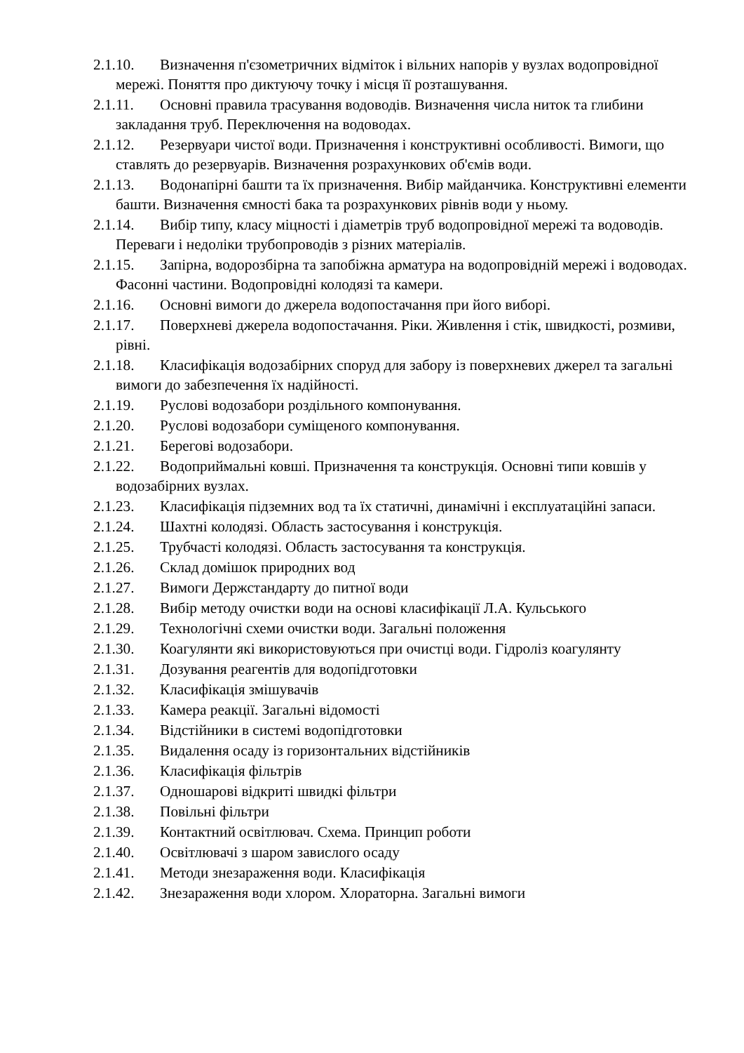2.1.10. Визначення п'єзометричних відміток і вільних напорів у вузлах водопровідної мережі. Поняття про диктуючу точку і місця її розташування.
2.1.11. Основні правила трасування водоводів. Визначення числа ниток та глибини закладання труб. Переключення на водоводах.
2.1.12. Резервуари чистої води. Призначення і конструктивні особливості. Вимоги, що ставлять до резервуарів. Визначення розрахункових об'ємів води.
2.1.13. Водонапірні башти та їх призначення. Вибір майданчика. Конструктивні елементи башти. Визначення ємності бака та розрахункових рівнів води у ньому.
2.1.14. Вибір типу, класу міцності і діаметрів труб водопровідної мережі та водоводів. Переваги і недоліки трубопроводів з різних матеріалів.
2.1.15. Запірна, водорозбірна та запобіжна арматура на водопровідній мережі і водоводах. Фасонні частини. Водопровідні колодязі та камери.
2.1.16. Основні вимоги до джерела водопостачання при його виборі.
2.1.17. Поверхневі джерела водопостачання. Ріки. Живлення і стік, швидкості, розмиви, рівні.
2.1.18. Класифікація водозабірних споруд для забору із поверхневих джерел та загальні вимоги до забезпечення їх надійності.
2.1.19. Руслові водозабори роздільного компонування.
2.1.20. Руслові водозабори суміщеного компонування.
2.1.21. Берегові водозабори.
2.1.22. Водоприймальні ковші. Призначення та конструкція. Основні типи ковшів у водозабірних вузлах.
2.1.23. Класифікація підземних вод та їх статичні, динамічні і експлуатаційні запаси.
2.1.24. Шахтні колодязі. Область застосування і конструкція.
2.1.25. Трубчасті колодязі. Область застосування та конструкція.
2.1.26. Склад домішок природних вод
2.1.27. Вимоги Держстандарту до питної води
2.1.28. Вибір методу очистки води на основі класифікації Л.А. Кульського
2.1.29. Технологічні схеми очистки води. Загальні положення
2.1.30. Коагулянти які використовуються при очистці води. Гідроліз коагулянту
2.1.31. Дозування реагентів для водопідготовки
2.1.32. Класифікація змішувачів
2.1.33. Камера реакції. Загальні відомості
2.1.34. Відстійники в системі водопідготовки
2.1.35. Видалення осаду із горизонтальних відстійників
2.1.36. Класифікація фільтрів
2.1.37. Одношарові відкриті швидкі фільтри
2.1.38. Повільні фільтри
2.1.39. Контактний освітлювач. Схема. Принцип роботи
2.1.40. Освітлювачі з шаром завислого осаду
2.1.41. Методи знезараження води. Класифікація
2.1.42. Знезараження води хлором. Хлораторна. Загальні вимоги